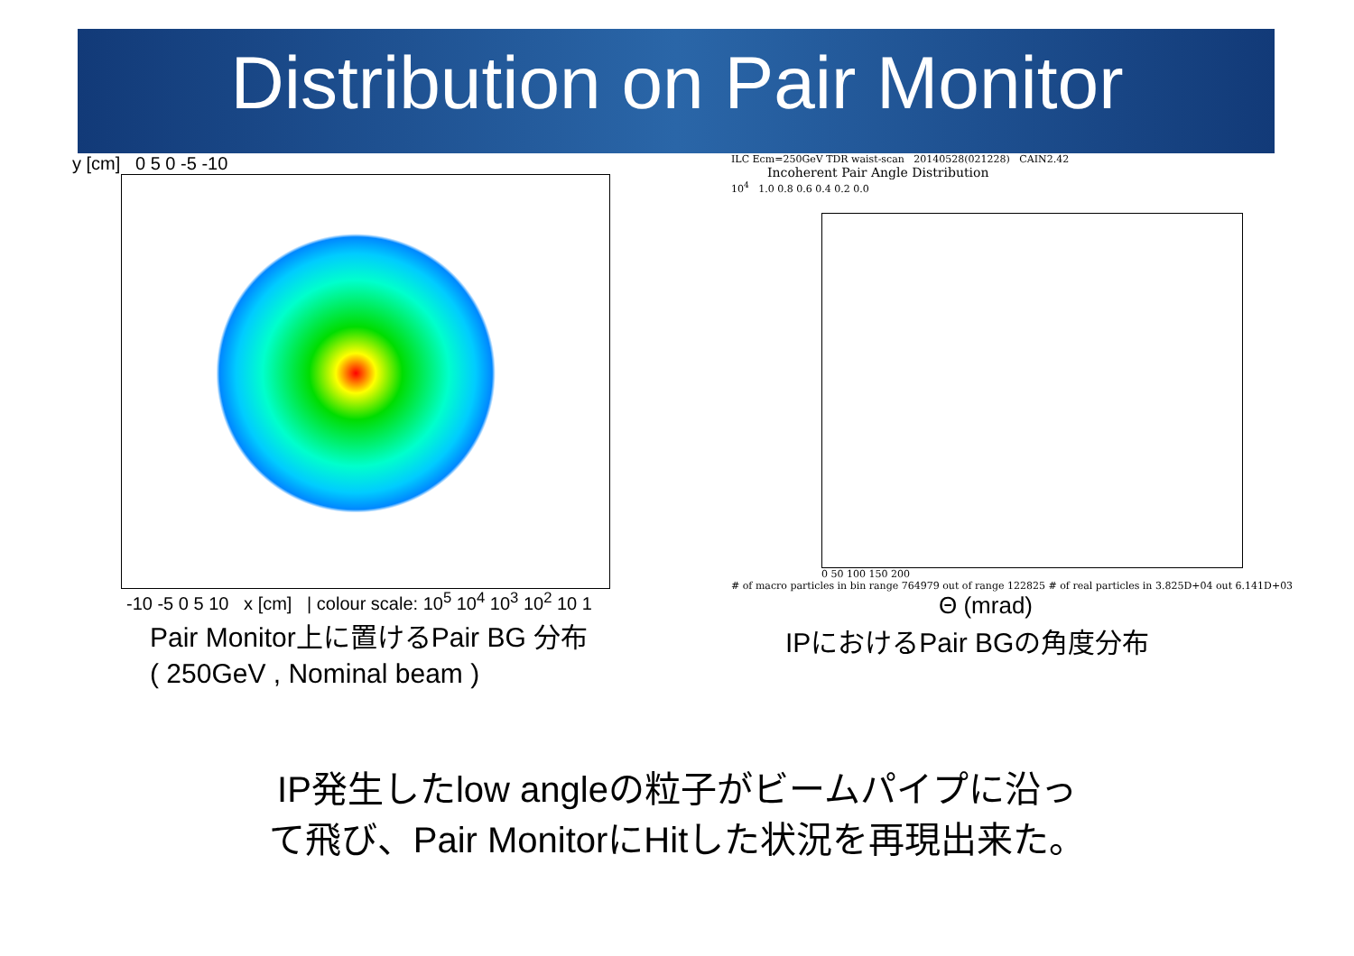Distribution on Pair Monitor
y [cm] 0 5 0 -5 -10
-10 -5 0 5 10 x [cm] | colour scale: 10<sup>5</sup> 10<sup>4</sup> 10<sup>3</sup> 10<sup>2</sup> 10 1
Pair Monitor上に置けるPair BG 分布
( 250GeV , Nominal beam )
ILC Ecm=250GeV TDR waist-scan 20140528(021228) CAIN2.42
Incoherent Pair Angle Distribution
10<sup>4</sup> 1.0 0.8 0.6 0.4 0.2 0.0
0 50 100 150 200
# of macro particles in bin range 764979 out of range 122825 # of real particles in 3.825D+04 out 6.141D+03
Θ (mrad)
IPにおけるPair BGの角度分布
IP発生したlow angleの粒子がビームパイプに沿っ
て飛び、Pair MonitorにHitした状況を再現出来た。